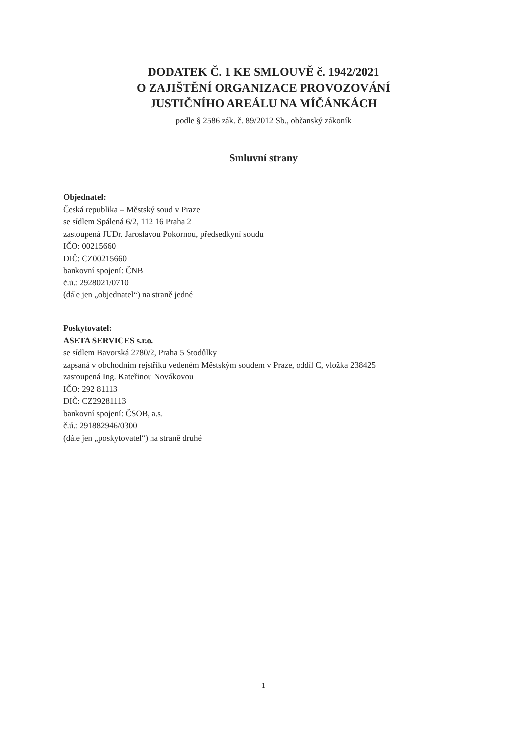DODATEK Č. 1 KE SMLOUVĚ č. 1942/2021
O ZAJIŠTĚNÍ ORGANIZACE PROVOZOVÁNÍ
JUSTIČNÍHO AREÁLU NA MÍČÁNKÁCH
podle § 2586 zák. č. 89/2012 Sb., občanský zákoník
Smluvní strany
Objednatel:
Česká republika – Městský soud v Praze
se sídlem Spálená 6/2, 112 16 Praha 2
zastoupená JUDr. Jaroslavou Pokornou, předsedkyní soudu
IČO: 00215660
DIČ: CZ00215660
bankovní spojení: ČNB
č.ú.: 2928021/0710
(dále jen „objednatel“) na straně jedné
Poskytovatel:
ASETA SERVICES s.r.o.
se sídlem Bavorská 2780/2, Praha 5 Stodůlky
zapsaná v obchodním rejstříku vedeném Městským soudem v Praze, oddíl C, vložka 238425
zastoupená Ing. Kateřinou Novákovou
IČO: 292 81113
DIČ: CZ29281113
bankovní spojení: ČSOB, a.s.
č.ú.: 291882946/0300
(dále jen „poskytovatel“) na straně druhé
1